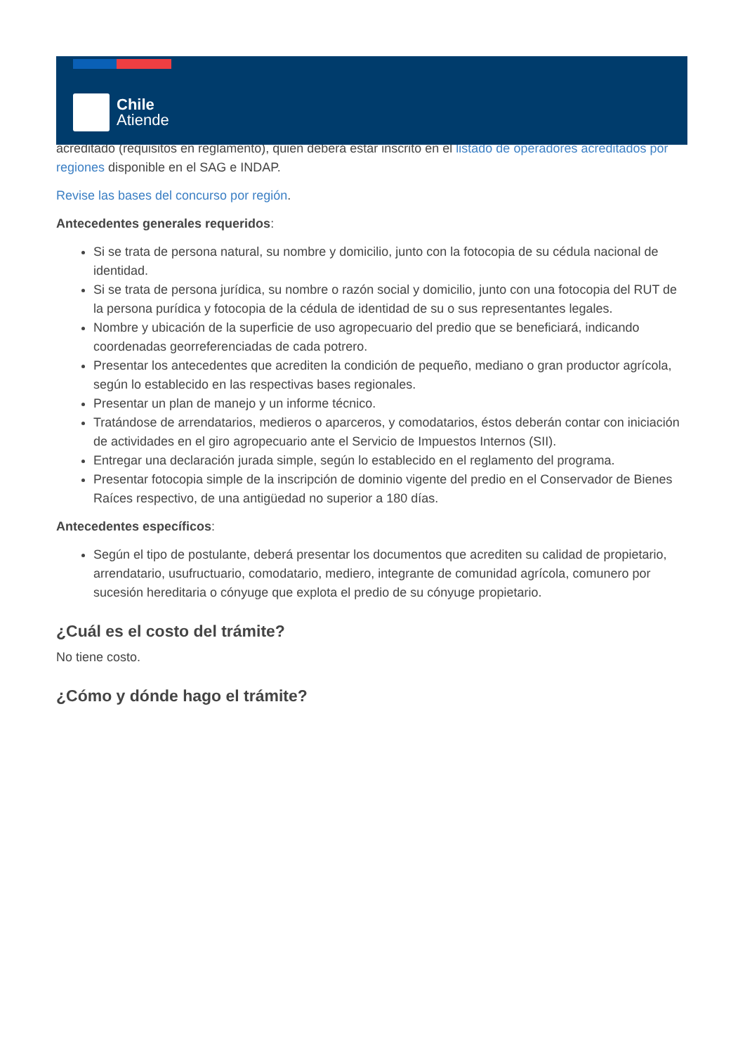acreditado (requisitos en reglamento), quien deberá estar inscrito en el listado de operadores acreditados por regiones disponible en el SAG e INDAP.
Revise las bases del concurso por región.
Antecedentes generales requeridos:
Si se trata de persona natural, su nombre y domicilio, junto con la fotocopia de su cédula nacional de identidad.
Si se trata de persona jurídica, su nombre o razón social y domicilio, junto con una fotocopia del RUT de la persona purídica y fotocopia de la cédula de identidad de su o sus representantes legales.
Nombre y ubicación de la superficie de uso agropecuario del predio que se beneficiará, indicando coordenadas georreferenciadas de cada potrero.
Presentar los antecedentes que acrediten la condición de pequeño, mediano o gran productor agrícola, según lo establecido en las respectivas bases regionales.
Presentar un plan de manejo y un informe técnico.
Tratándose de arrendatarios, medieros o aparceros, y comodatarios, éstos deberán contar con iniciación de actividades en el giro agropecuario ante el Servicio de Impuestos Internos (SII).
Entregar una declaración jurada simple, según lo establecido en el reglamento del programa.
Presentar fotocopia simple de la inscripción de dominio vigente del predio en el Conservador de Bienes Raíces respectivo, de una antigüedad no superior a 180 días.
Antecedentes específicos:
Según el tipo de postulante, deberá presentar los documentos que acrediten su calidad de propietario, arrendatario, usufructuario, comodatario, mediero, integrante de comunidad agrícola, comunero por sucesión hereditaria o cónyuge que explota el predio de su cónyuge propietario.
¿Cuál es el costo del trámite?
No tiene costo.
¿Cómo y dónde hago el trámite?
Chile
Atiende